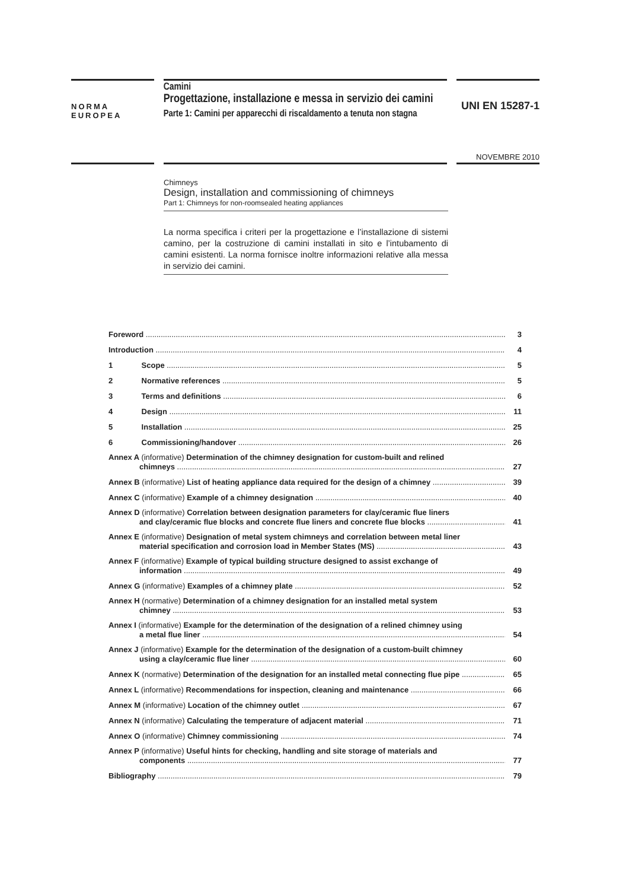NORMA
EUROPEA
Camini
Progettazione, installazione e messa in servizio dei camini
Parte 1: Camini per apparecchi di riscaldamento a tenuta non stagna
UNI EN 15287-1
NOVEMBRE 2010
Chimneys
Design, installation and commissioning of chimneys
Part 1: Chimneys for non-roomsealed heating appliances
La norma specifica i criteri per la progettazione e l’installazione di sistemi camino, per la costruzione di camini installati in sito e l’intubamento di camini esistenti. La norma fornisce inoltre informazioni relative alla messa in servizio dei camini.
Foreword 3
Introduction 4
1 Scope 5
2 Normative references 5
3 Terms and definitions 6
4 Design 11
5 Installation 25
6 Commissioning/handover 26
Annex A (informative) Determination of the chimney designation for custom-built and relined
chimneys 27
Annex B (informative) List of heating appliance data required for the design of a chimney 39
Annex C (informative) Example of a chimney designation 40
Annex D (informative) Correlation between designation parameters for clay/ceramic flue liners
and clay/ceramic flue blocks and concrete flue liners and concrete flue blocks 41
Annex E (informative) Designation of metal system chimneys and correlation between metal liner
material specification and corrosion load in Member States (MS) 43
Annex F (informative) Example of typical building structure designed to assist exchange of
information 49
Annex G (informative) Examples of a chimney plate 52
Annex H (normative) Determination of a chimney designation for an installed metal system
chimney 53
Annex I (informative) Example for the determination of the designation of a relined chimney using
a metal flue liner 54
Annex J (informative) Example for the determination of the designation of a custom-built chimney
using a clay/ceramic flue liner 60
Annex K (normative) Determination of the designation for an installed metal connecting flue pipe 65
Annex L (informative) Recommendations for inspection, cleaning and maintenance 66
Annex M (informative) Location of the chimney outlet 67
Annex N (informative) Calculating the temperature of adjacent material 71
Annex O (informative) Chimney commissioning 74
Annex P (informative) Useful hints for checking, handling and site storage of materials and
components 77
Bibliography 79